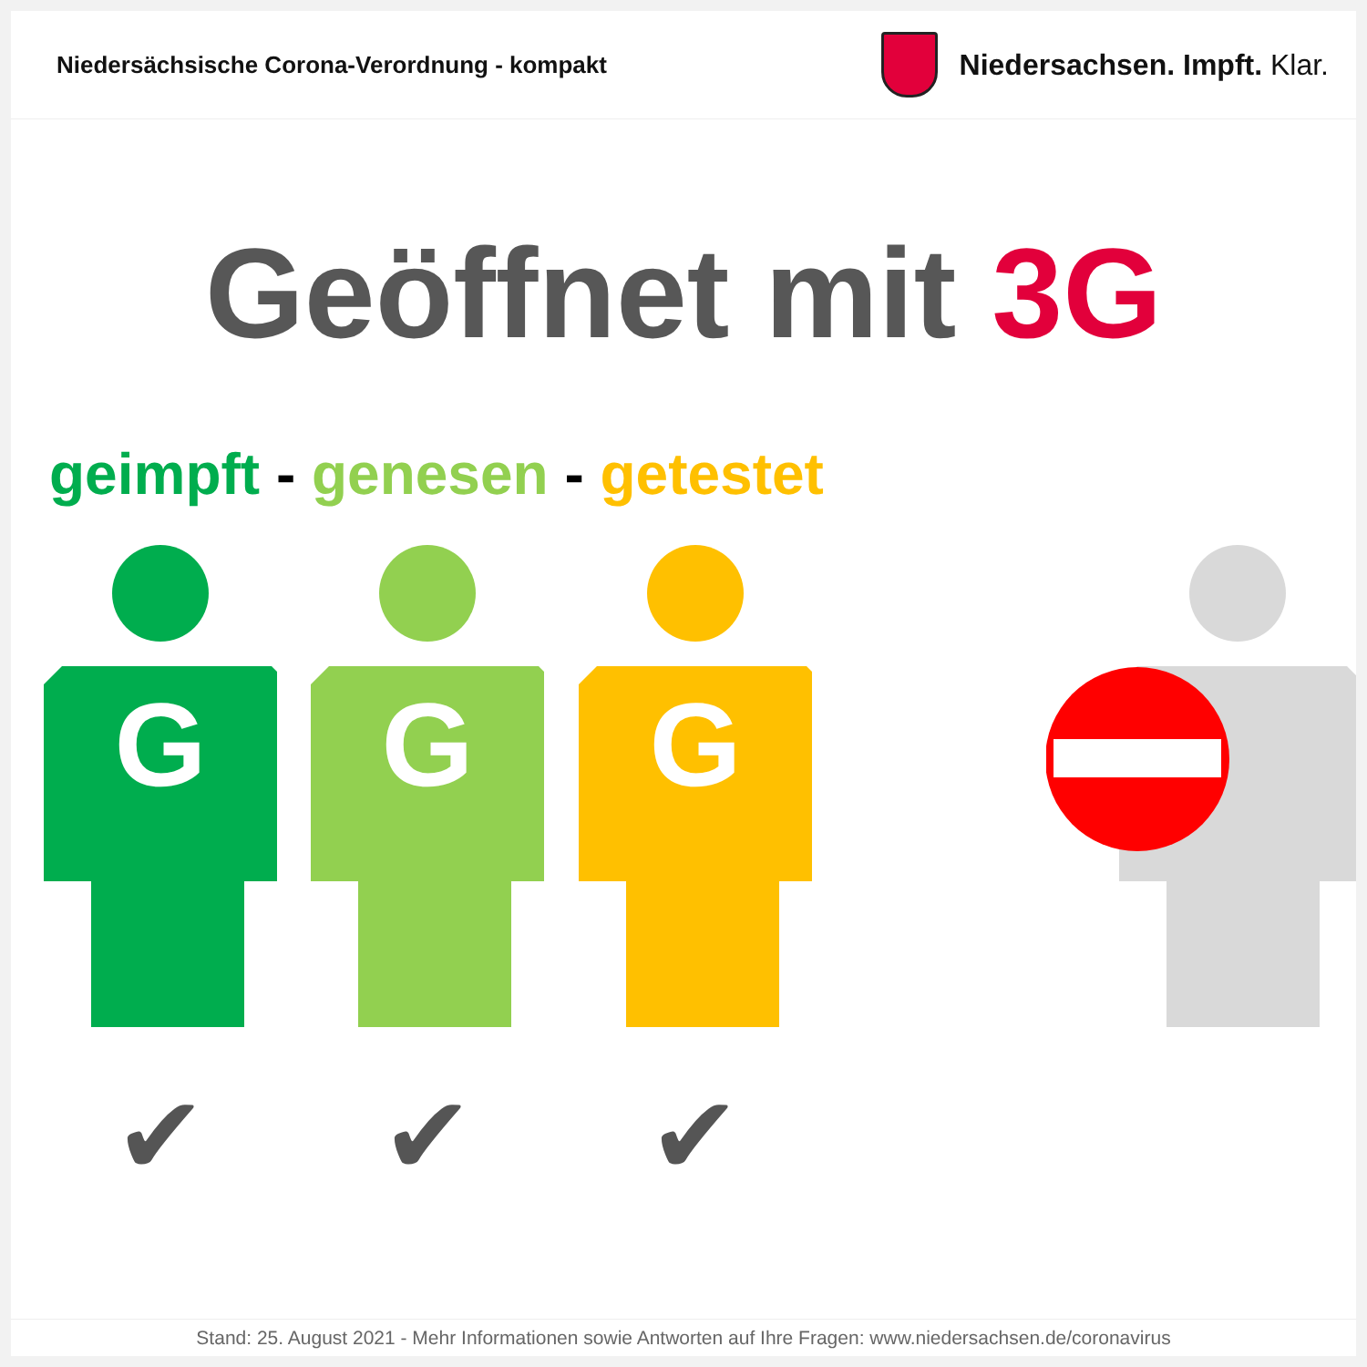Niedersächsische Corona-Verordnung - kompakt
Niedersachsen. Impft. Klar.
Geöffnet mit 3G
geimpft - genesen - getestet
G
✔
G
✔
G
✔
Stand: 25. August 2021 - Mehr Informationen sowie Antworten auf Ihre Fragen: www.niedersachsen.de/coronavirus